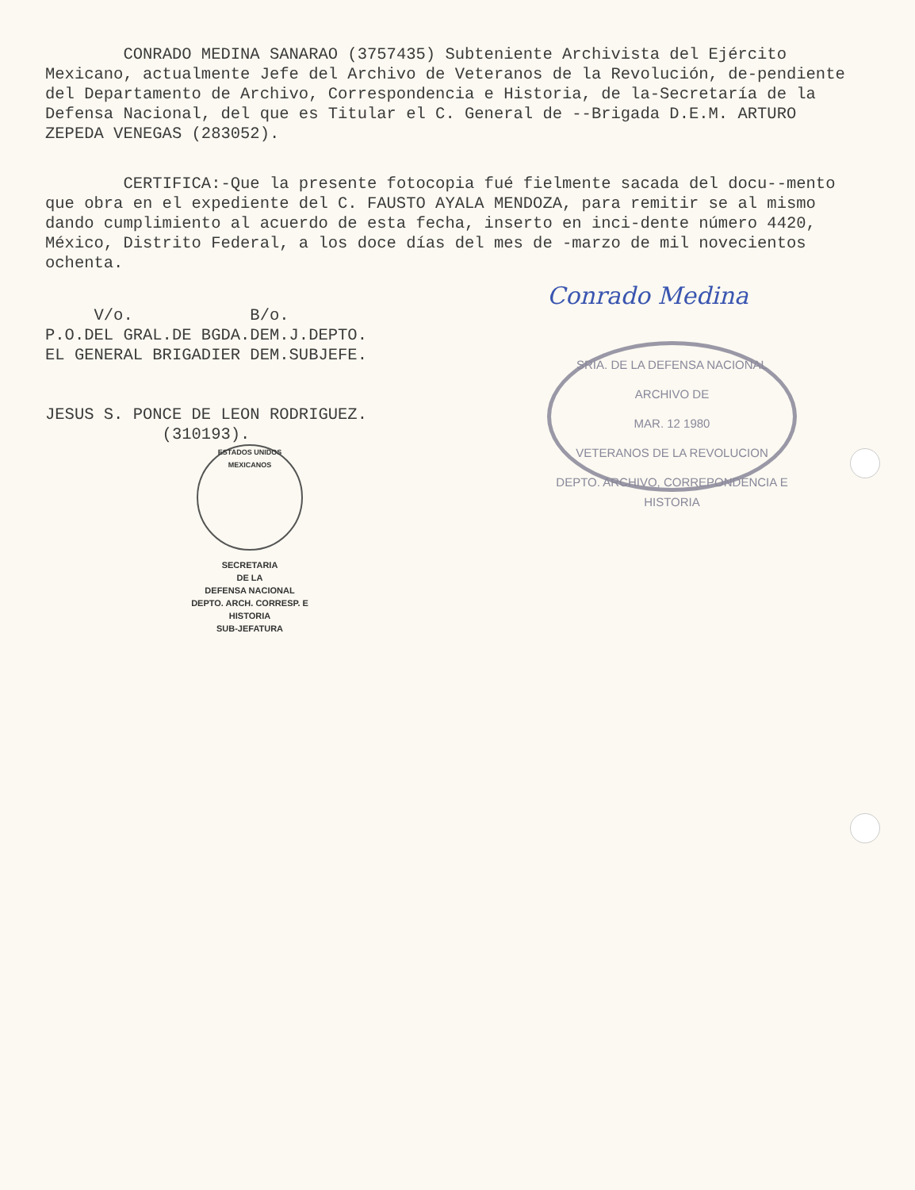CONRADO MEDINA SANARAO (3757435) Subteniente Archivista del Ejército Mexicano, actualmente Jefe del Archivo de Veteranos de la Revolución, de-pendiente del Departamento de Archivo, Correspondencia e Historia, de la-Secretaría de la Defensa Nacional, del que es Titular el C. General de --Brigada D.E.M. ARTURO ZEPEDA VENEGAS (283052).
CERTIFICA:-Que la presente fotocopia fué fielmente sacada del docu--mento que obra en el expediente del C. FAUSTO AYALA MENDOZA, para remitir se al mismo dando cumplimiento al acuerdo de esta fecha, inserto en inci-dente número 4420, México, Distrito Federal, a los doce días del mes de -marzo de mil novecientos ochenta.
Conrado Medina
V/o. B/o. P.O.DEL GRAL.DE BGDA.DEM.J.DEPTO. EL GENERAL BRIGADIER DEM.SUBJEFE. JESUS S. PONCE DE LEON RODRIGUEZ. (310193).
SRIA. DE LA DEFENSA NACIONAL
ARCHIVO DE
MAR. 12 1980
VETERANOS DE LA REVOLUCION
DEPTO. ARCHIVO, CORREPONDENCIA E HISTORIA
ESTADOS UNIDOS MEXICANOS
SECRETARIA
DE LA
DEFENSA NACIONAL
DEPTO. ARCH. CORRESP. E HISTORIA
SUB-JEFATURA